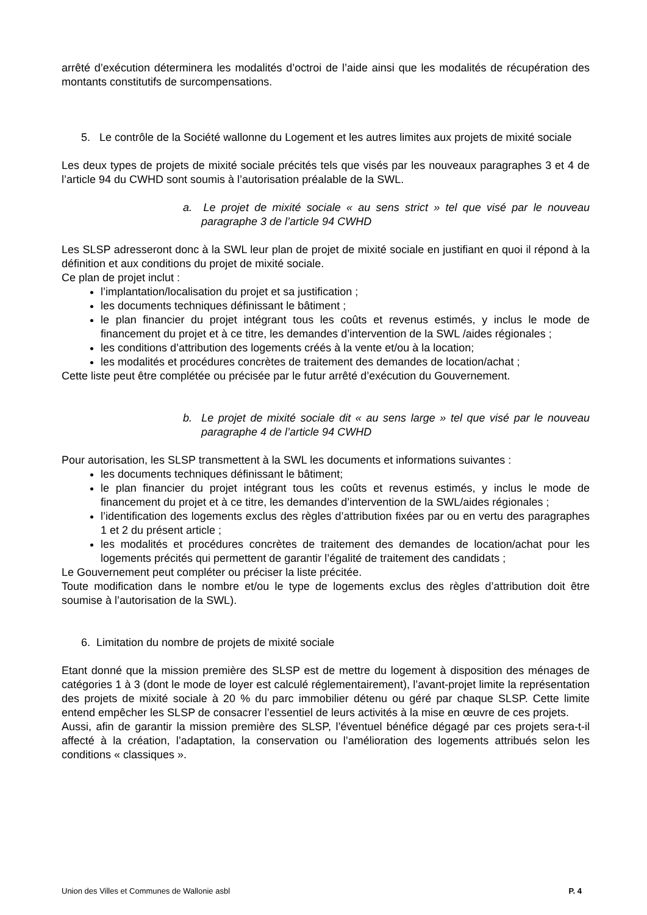arrêté d’exécution déterminera les modalités d’octroi de l’aide ainsi que les modalités de récupération des montants constitutifs de surcompensations.
5. Le contrôle de la Société wallonne du Logement et les autres limites aux projets de mixité sociale
Les deux types de projets de mixité sociale précités tels que visés par les nouveaux paragraphes 3 et 4 de l’article 94 du CWHD sont soumis à l’autorisation préalable de la SWL.
a. Le projet de mixité sociale « au sens strict » tel que visé par le nouveau paragraphe 3 de l’article 94 CWHD
Les SLSP adresseront donc à la SWL leur plan de projet de mixité sociale en justifiant en quoi il répond à la définition et aux conditions du projet de mixité sociale.
Ce plan de projet inclut :
l’implantation/localisation du projet et sa justification ;
les documents techniques définissant le bâtiment ;
le plan financier du projet intégrant tous les coûts et revenus estimés, y inclus le mode de financement du projet et à ce titre, les demandes d’intervention de la SWL /aides régionales ;
les conditions d’attribution des logements créés à la vente et/ou à la location;
les modalités et procédures concrètes de traitement des demandes de location/achat ;
Cette liste peut être complétée ou précisée par le futur arrêté d’exécution du Gouvernement.
b. Le projet de mixité sociale dit « au sens large » tel que visé par le nouveau paragraphe 4 de l’article 94 CWHD
Pour autorisation, les SLSP transmettent à la SWL les documents et informations suivantes :
les documents techniques définissant le bâtiment;
le plan financier du projet intégrant tous les coûts et revenus estimés, y inclus le mode de financement du projet et à ce titre, les demandes d’intervention de la SWL/aides régionales ;
l’identification des logements exclus des règles d’attribution fixées par ou en vertu des paragraphes 1 et 2 du présent article ;
les modalités et procédures concrètes de traitement des demandes de location/achat pour les logements précités qui permettent de garantir l’égalité de traitement des candidats ;
Le Gouvernement peut compléter ou préciser la liste précitée.
Toute modification dans le nombre et/ou le type de logements exclus des règles d’attribution doit être soumise à l’autorisation de la SWL).
6. Limitation du nombre de projets de mixité sociale
Etant donné que la mission première des SLSP est de mettre du logement à disposition des ménages de catégories 1 à 3 (dont le mode de loyer est calculé réglementairement), l’avant-projet limite la représentation des projets de mixité sociale à 20 % du parc immobilier détenu ou géré par chaque SLSP. Cette limite entend empêcher les SLSP de consacrer l’essentiel de leurs activités à la mise en œuvre de ces projets.
Aussi, afin de garantir la mission première des SLSP, l’éventuel bénéfice dégagé par ces projets sera-t-il affecté à la création, l’adaptation, la conservation ou l’amélioration des logements attribués selon les conditions « classiques ».
Union des Villes et Communes de Wallonie asbl P. 4